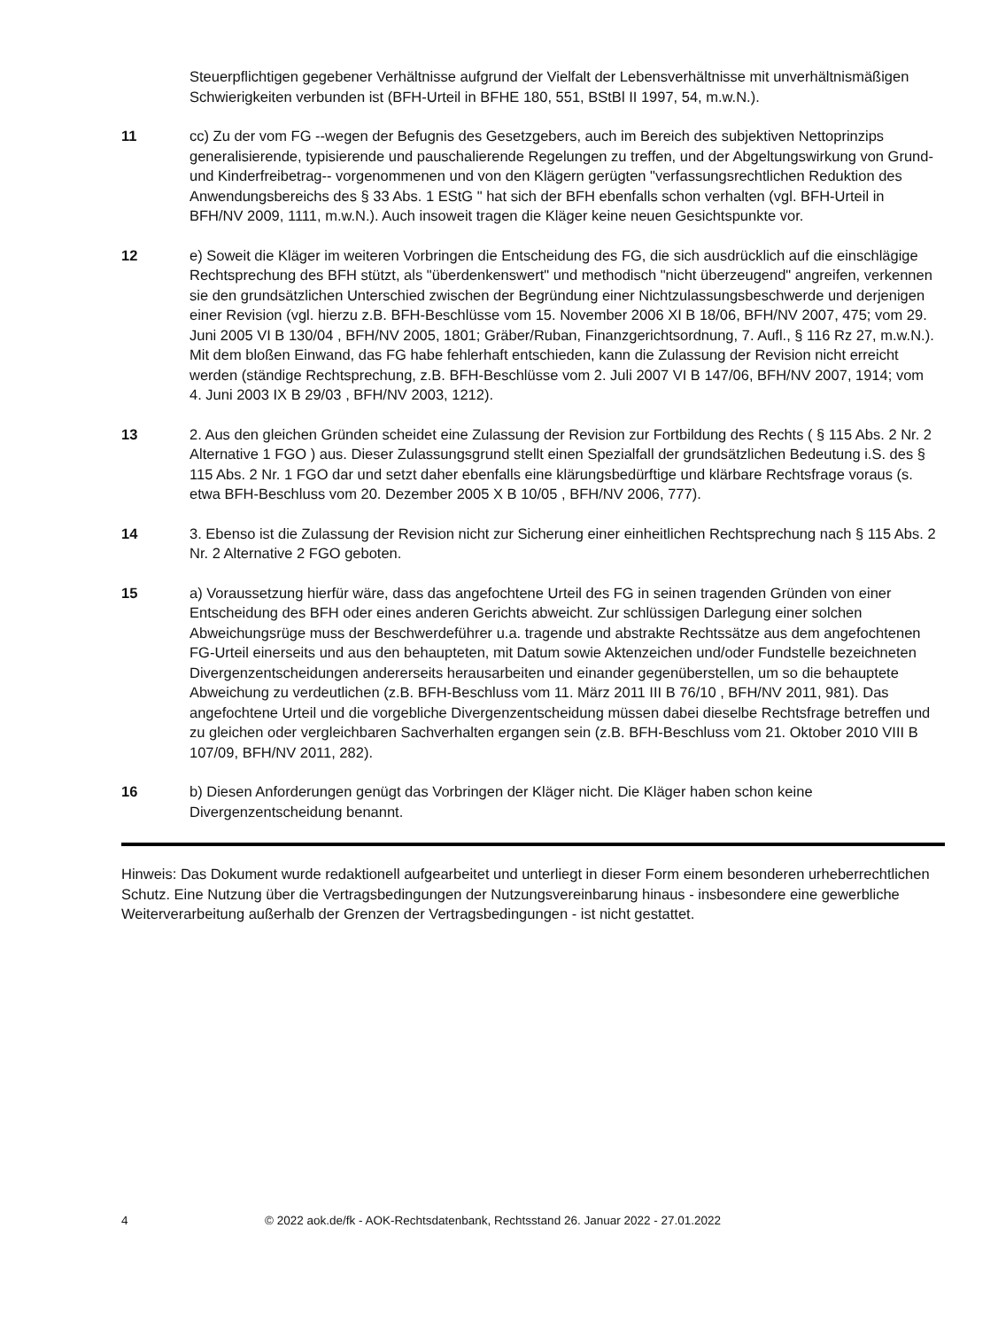Steuerpflichtigen gegebener Verhältnisse aufgrund der Vielfalt der Lebensverhältnisse mit unverhältnismäßigen Schwierigkeiten verbunden ist (BFH-Urteil in BFHE 180, 551, BStBl II 1997, 54, m.w.N.).
11 cc) Zu der vom FG --wegen der Befugnis des Gesetzgebers, auch im Bereich des subjektiven Nettoprinzips generalisierende, typisierende und pauschalierende Regelungen zu treffen, und der Abgeltungswirkung von Grund- und Kinderfreibetrag-- vorgenommenen und von den Klägern gerügten "verfassungsrechtlichen Reduktion des Anwendungsbereichs des § 33 Abs. 1 EStG " hat sich der BFH ebenfalls schon verhalten (vgl. BFH-Urteil in BFH/NV 2009, 1111, m.w.N.). Auch insoweit tragen die Kläger keine neuen Gesichtspunkte vor.
12 e) Soweit die Kläger im weiteren Vorbringen die Entscheidung des FG, die sich ausdrücklich auf die einschlägige Rechtsprechung des BFH stützt, als "überdenkenswert" und methodisch "nicht überzeugend" angreifen, verkennen sie den grundsätzlichen Unterschied zwischen der Begründung einer Nichtzulassungsbeschwerde und derjenigen einer Revision (vgl. hierzu z.B. BFH-Beschlüsse vom 15. November 2006 XI B 18/06, BFH/NV 2007, 475; vom 29. Juni 2005 VI B 130/04 , BFH/NV 2005, 1801; Gräber/Ruban, Finanzgerichtsordnung, 7. Aufl., § 116 Rz 27, m.w.N.). Mit dem bloßen Einwand, das FG habe fehlerhaft entschieden, kann die Zulassung der Revision nicht erreicht werden (ständige Rechtsprechung, z.B. BFH-Beschlüsse vom 2. Juli 2007 VI B 147/06, BFH/NV 2007, 1914; vom 4. Juni 2003 IX B 29/03 , BFH/NV 2003, 1212).
13 2. Aus den gleichen Gründen scheidet eine Zulassung der Revision zur Fortbildung des Rechts ( § 115 Abs. 2 Nr. 2 Alternative 1 FGO ) aus. Dieser Zulassungsgrund stellt einen Spezialfall der grundsätzlichen Bedeutung i.S. des § 115 Abs. 2 Nr. 1 FGO dar und setzt daher ebenfalls eine klärungsbedürftige und klärbare Rechtsfrage voraus (s. etwa BFH-Beschluss vom 20. Dezember 2005 X B 10/05 , BFH/NV 2006, 777).
14 3. Ebenso ist die Zulassung der Revision nicht zur Sicherung einer einheitlichen Rechtsprechung nach § 115 Abs. 2 Nr. 2 Alternative 2 FGO geboten.
15 a) Voraussetzung hierfür wäre, dass das angefochtene Urteil des FG in seinen tragenden Gründen von einer Entscheidung des BFH oder eines anderen Gerichts abweicht. Zur schlüssigen Darlegung einer solchen Abweichungsrüge muss der Beschwerdeführer u.a. tragende und abstrakte Rechtssätze aus dem angefochtenen FG-Urteil einerseits und aus den behaupteten, mit Datum sowie Aktenzeichen und/oder Fundstelle bezeichneten Divergenzentscheidungen andererseits herausarbeiten und einander gegenüberstellen, um so die behauptete Abweichung zu verdeutlichen (z.B. BFH-Beschluss vom 11. März 2011 III B 76/10 , BFH/NV 2011, 981). Das angefochtene Urteil und die vorgebliche Divergenzentscheidung müssen dabei dieselbe Rechtsfrage betreffen und zu gleichen oder vergleichbaren Sachverhalten ergangen sein (z.B. BFH-Beschluss vom 21. Oktober 2010 VIII B 107/09, BFH/NV 2011, 282).
16 b) Diesen Anforderungen genügt das Vorbringen der Kläger nicht. Die Kläger haben schon keine Divergenzentscheidung benannt.
Hinweis: Das Dokument wurde redaktionell aufgearbeitet und unterliegt in dieser Form einem besonderen urheberrechtlichen Schutz. Eine Nutzung über die Vertragsbedingungen der Nutzungsvereinbarung hinaus - insbesondere eine gewerbliche Weiterverarbeitung außerhalb der Grenzen der Vertragsbedingungen - ist nicht gestattet.
4 © 2022 aok.de/fk - AOK-Rechtsdatenbank, Rechtsstand 26. Januar 2022 - 27.01.2022